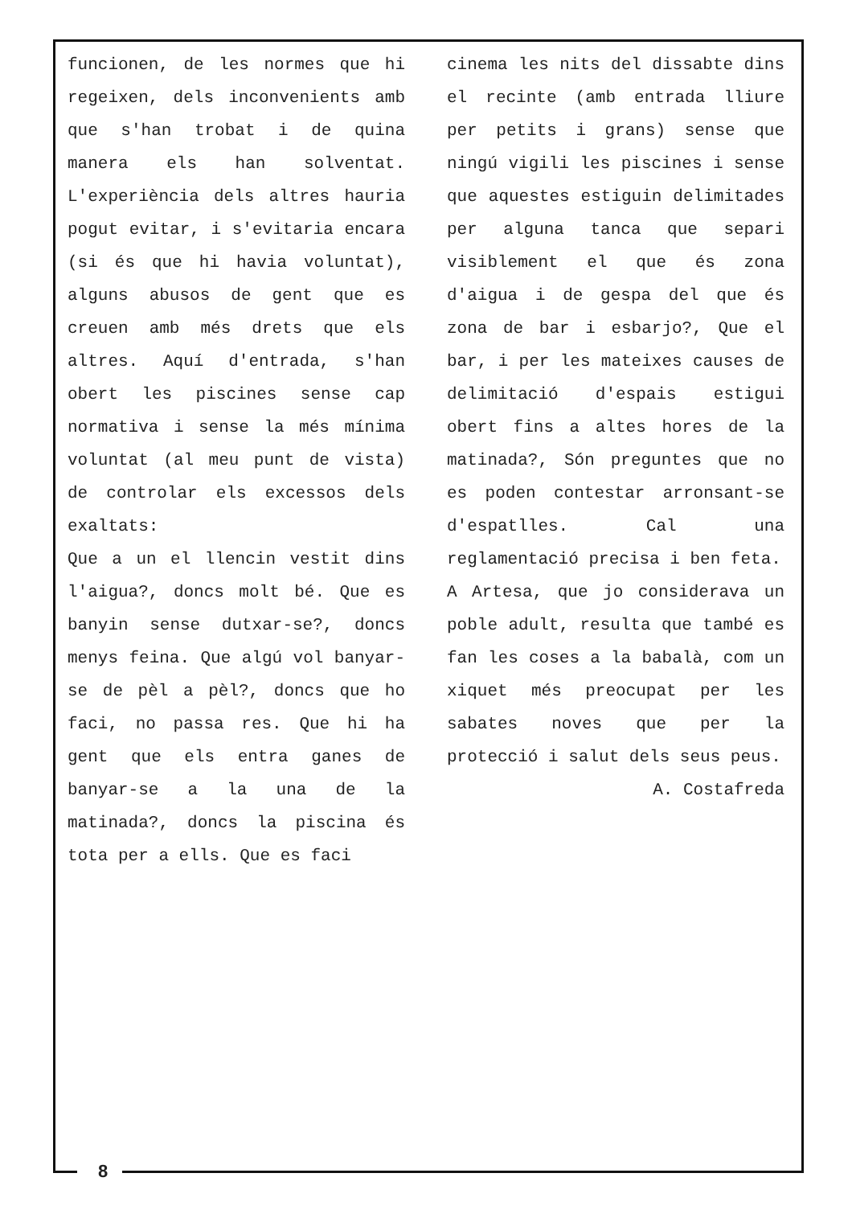funcionen, de les normes que hi regeixen, dels inconvenients amb que s'han trobat i de quina manera els han solventat. L'experiència dels altres hauria pogut evitar, i s'evitaria encara (si és que hi havia voluntat), alguns abusos de gent que es creuen amb més drets que els altres. Aquí d'entrada, s'han obert les piscines sense cap normativa i sense la més mínima voluntat (al meu punt de vista) de controlar els excessos dels exaltats:
Que a un el llencin vestit dins l'aigua?, doncs molt bé. Que es banyin sense dutxar-se?, doncs menys feina. Que algú vol banyar-se de pèl a pèl?, doncs que ho faci, no passa res. Que hi ha gent que els entra ganes de banyar-se a la una de la matinada?, doncs la piscina és tota per a ells. Que es faci
cinema les nits del dissabte dins el recinte (amb entrada lliure per petits i grans) sense que ningú vigili les piscines i sense que aquestes estiguin delimitades per alguna tanca que separi visiblement el que és zona d'aigua i de gespa del que és zona de bar i esbarjo?, Que el bar, i per les mateixes causes de delimitació d'espais estigui obert fins a altes hores de la matinada?, Són preguntes que no es poden contestar arronsant-se d'espatlles. Cal una reglamentació precisa i ben feta.
A Artesa, que jo considerava un poble adult, resulta que també es fan les coses a la babalà, com un xiquet més preocupat per les sabates noves que per la protecció i salut dels seus peus.
A. Costafreda
8